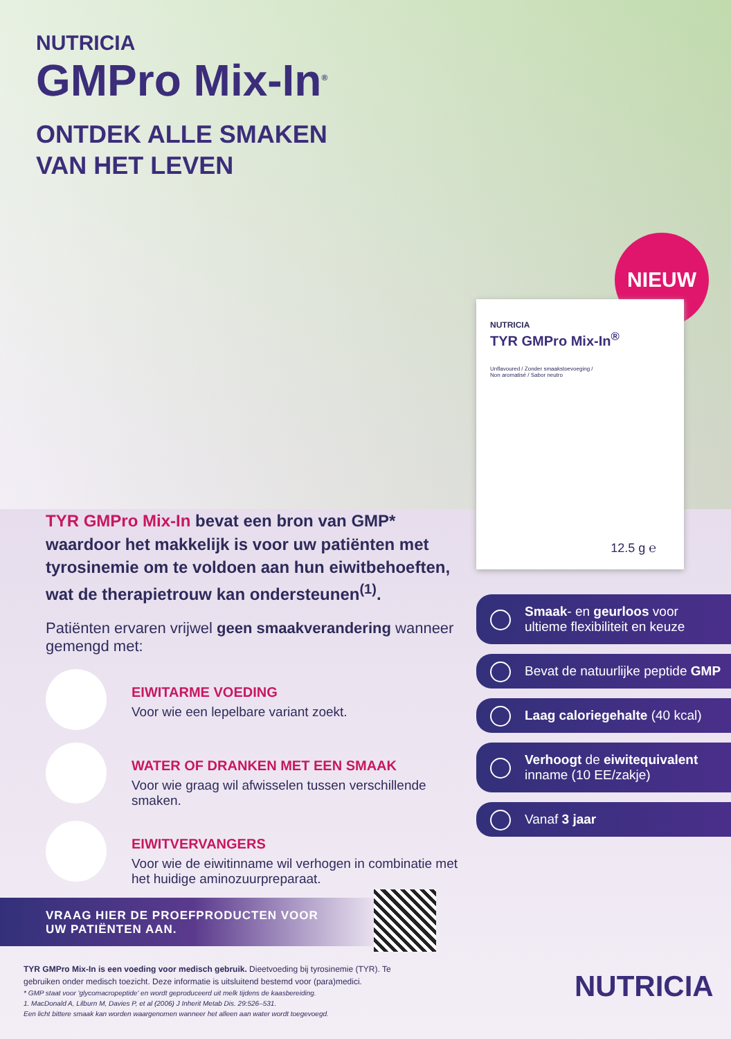NUTRICIA
GMPro Mix-In<sup>®</sup>
ONTDEK ALLE SMAKEN
VAN HET LEVEN
NIEUW
NUTRICIA
TYR GMPro Mix-In<sup>®</sup>
Unflavoured / Zonder smaakstoevoeging /
Non aromatisé / Sabor neutro
12.5 g ℮
TYR GMPro Mix-In bevat een bron van GMP* waardoor het makkelijk is voor uw patiënten met tyrosinemie om te voldoen aan hun eiwitbehoeften, wat de therapietrouw kan ondersteunen<sup>(1)</sup>.
Patiënten ervaren vrijwel geen smaakverandering wanneer gemengd met:
EIWITARME VOEDING
Voor wie een lepelbare variant zoekt.
WATER OF DRANKEN MET EEN SMAAK
Voor wie graag wil afwisselen tussen verschillende smaken.
EIWITVERVANGERS
Voor wie de eiwitinname wil verhogen in combinatie met het huidige aminozuurpreparaat.
Smaak- en geurloos voor ultieme flexibiliteit en keuze
Bevat de natuurlijke peptide GMP
Laag caloriegehalte (40 kcal)
Verhoogt de eiwitequivalent inname (10 EE/zakje)
Vanaf 3 jaar
VRAAG HIER DE PROEFPRODUCTEN VOOR
UW PATIËNTEN AAN.
TYR GMPro Mix-In is een voeding voor medisch gebruik. Dieetvoeding bij tyrosinemie (TYR). Te gebruiken onder medisch toezicht. Deze informatie is uitsluitend bestemd voor (para)medici.
* GMP staat voor 'glycomacropeptide' en wordt geproduceerd uit melk tijdens de kaasbereiding.
1. MacDonald A, Lilburn M, Davies P, et al (2006) J Inherit Metab Dis. 29:526–531.
Een licht bittere smaak kan worden waargenomen wanneer het alleen aan water wordt toegevoegd.
NUTRICIA